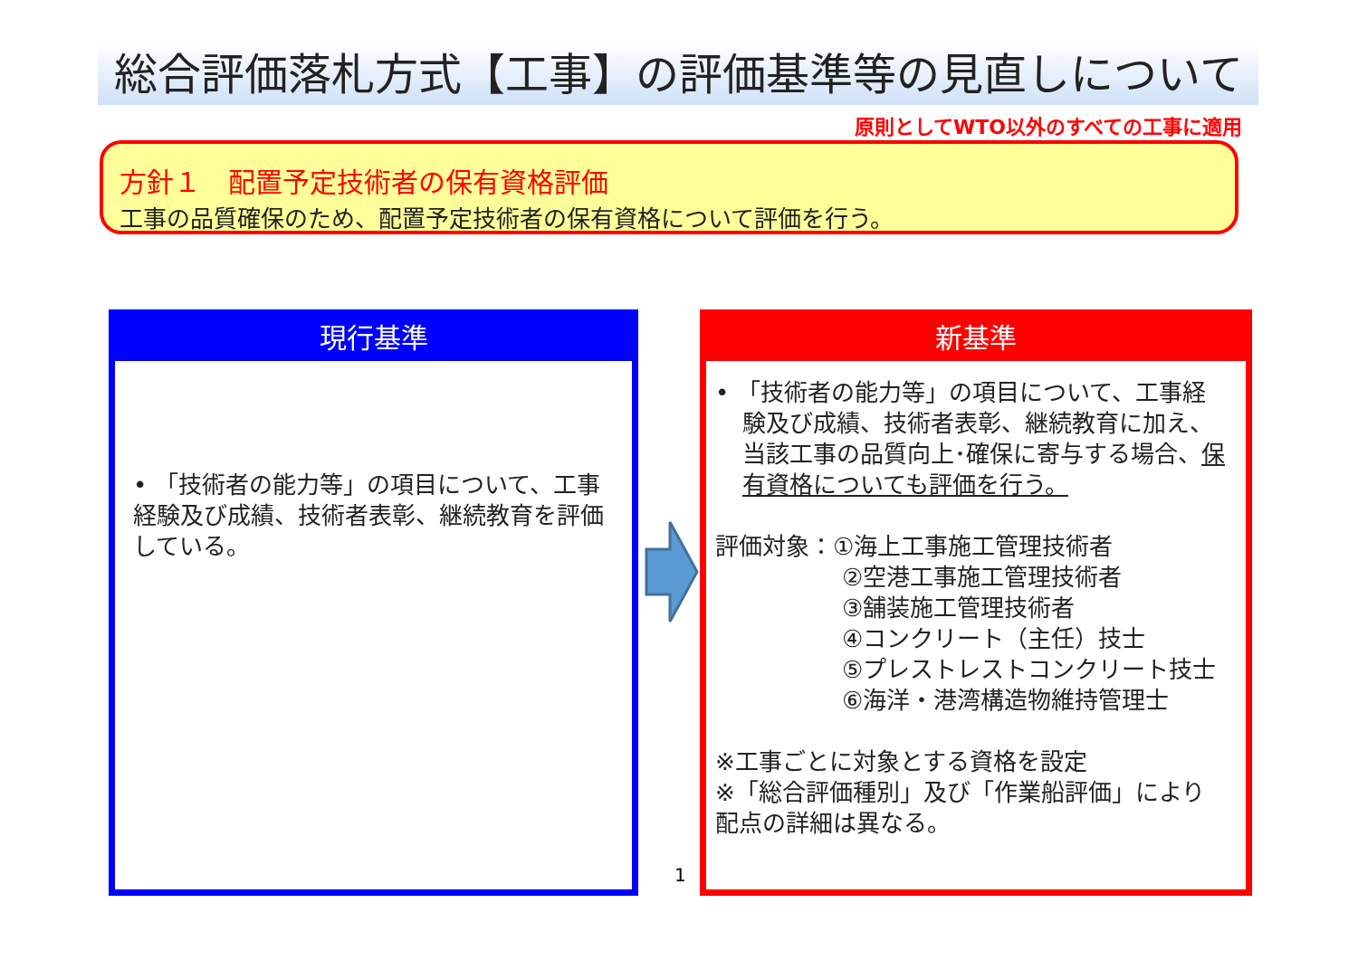総合評価落札方式【工事】の評価基準等の見直しについて
原則としてWTO以外のすべての工事に適用
方針１　配置予定技術者の保有資格評価
工事の品質確保のため、配置予定技術者の保有資格について評価を行う。
現行基準
• 「技術者の能力等」の項目について、工事経験及び成績、技術者表彰、継続教育を評価している。
新基準
• 「技術者の能力等」の項目について、工事経験及び成績、技術者表彰、継続教育に加え、当該工事の品質向上･確保に寄与する場合、保有資格についても評価を行う。
評価対象：①海上工事施工管理技術者
②空港工事施工管理技術者
③舗装施工管理技術者
④コンクリート（主任）技士
⑤プレストレストコンクリート技士
⑥海洋・港湾構造物維持管理士
※工事ごとに対象とする資格を設定
※「総合評価種別」及び「作業船評価」により配点の詳細は異なる。
1